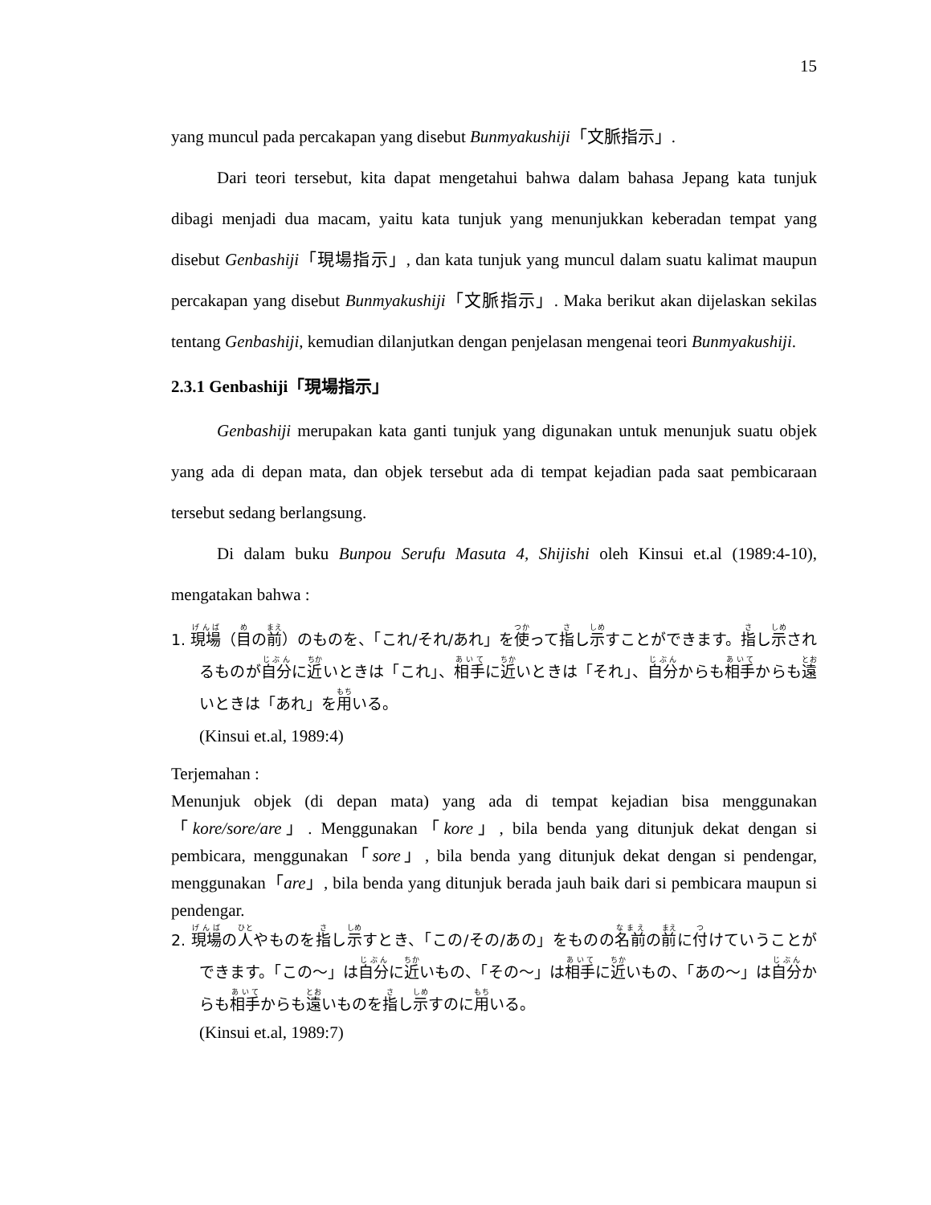15
yang muncul pada percakapan yang disebut Bunmyakushiji「文脈指示」.
Dari teori tersebut, kita dapat mengetahui bahwa dalam bahasa Jepang kata tunjuk dibagi menjadi dua macam, yaitu kata tunjuk yang menunjukkan keberadan tempat yang disebut Genbashiji「現場指示」, dan kata tunjuk yang muncul dalam suatu kalimat maupun percakapan yang disebut Bunmyakushiji「文脈指示」. Maka berikut akan dijelaskan sekilas tentang Genbashiji, kemudian dilanjutkan dengan penjelasan mengenai teori Bunmyakushiji.
2.3.1 Genbashiji「現場指示」
Genbashiji merupakan kata ganti tunjuk yang digunakan untuk menunjuk suatu objek yang ada di depan mata, dan objek tersebut ada di tempat kejadian pada saat pembicaraan tersebut sedang berlangsung.
Di dalam buku Bunpou Serufu Masuta 4, Shijishi oleh Kinsui et.al (1989:4-10), mengatakan bahwa :
1. 現場（目の前）のものを、「これ/それ/あれ」を使って指し示すことができます。指し示されるものが自分に近いときは「これ」、相手に近いときは「それ」、自分からも相手からも遠いときは「あれ」を用いる。
(Kinsui et.al, 1989:4)
Terjemahan :
Menunjuk objek (di depan mata) yang ada di tempat kejadian bisa menggunakan「kore/sore/are」. Menggunakan「kore」, bila benda yang ditunjuk dekat dengan si pembicara, menggunakan「sore」, bila benda yang ditunjuk dekat dengan si pendengar, menggunakan「are」, bila benda yang ditunjuk berada jauh baik dari si pembicara maupun si pendengar.
2. 現場の人やものを指し示すとき、「この/その/あの」をものの名前の前に付けていうことができます。「この～」は自分に近いもの、「その～」は相手に近いもの、「あの～」は自分からも相手からも遠いものを指し示すのに用いる。
(Kinsui et.al, 1989:7)